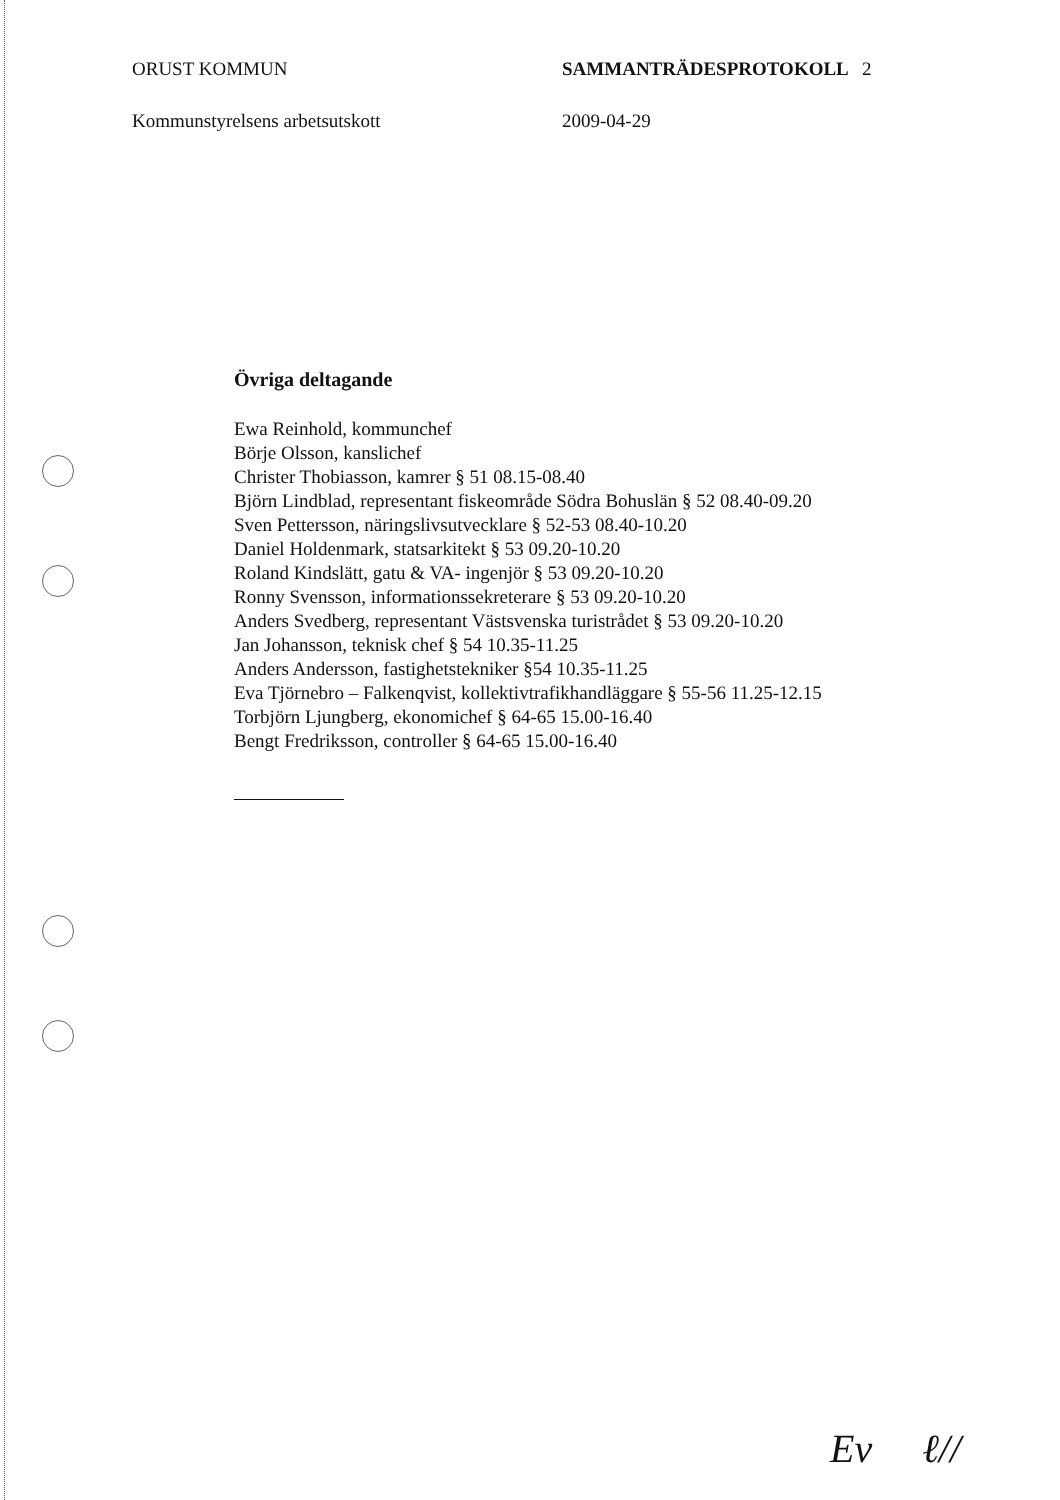ORUST KOMMUN SAMMANTRÄDESPROTOKOLL 2
Kommunstyrelsens arbetsutskott 2009-04-29
Övriga deltagande
Ewa Reinhold, kommunchef
Börje Olsson, kanslichef
Christer Thobiasson, kamrer § 51 08.15-08.40
Björn Lindblad, representant fiskeområde Södra Bohuslän § 52 08.40-09.20
Sven Pettersson, näringslivsutvecklare § 52-53 08.40-10.20
Daniel Holdenmark, statsarkitekt § 53 09.20-10.20
Roland Kindslätt, gatu & VA- ingenjör § 53 09.20-10.20
Ronny Svensson, informationssekreterare § 53 09.20-10.20
Anders Svedberg, representant Västsvenska turistrådet § 53 09.20-10.20
Jan Johansson, teknisk chef § 54 10.35-11.25
Anders Andersson, fastighetstekniker §54 10.35-11.25
Eva Tjörnebro – Falkenqvist, kollektivtrafikhandläggare § 55-56 11.25-12.15
Torbjörn Ljungberg, ekonomichef § 64-65 15.00-16.40
Bengt Fredriksson, controller § 64-65 15.00-16.40
Ev ℓ//